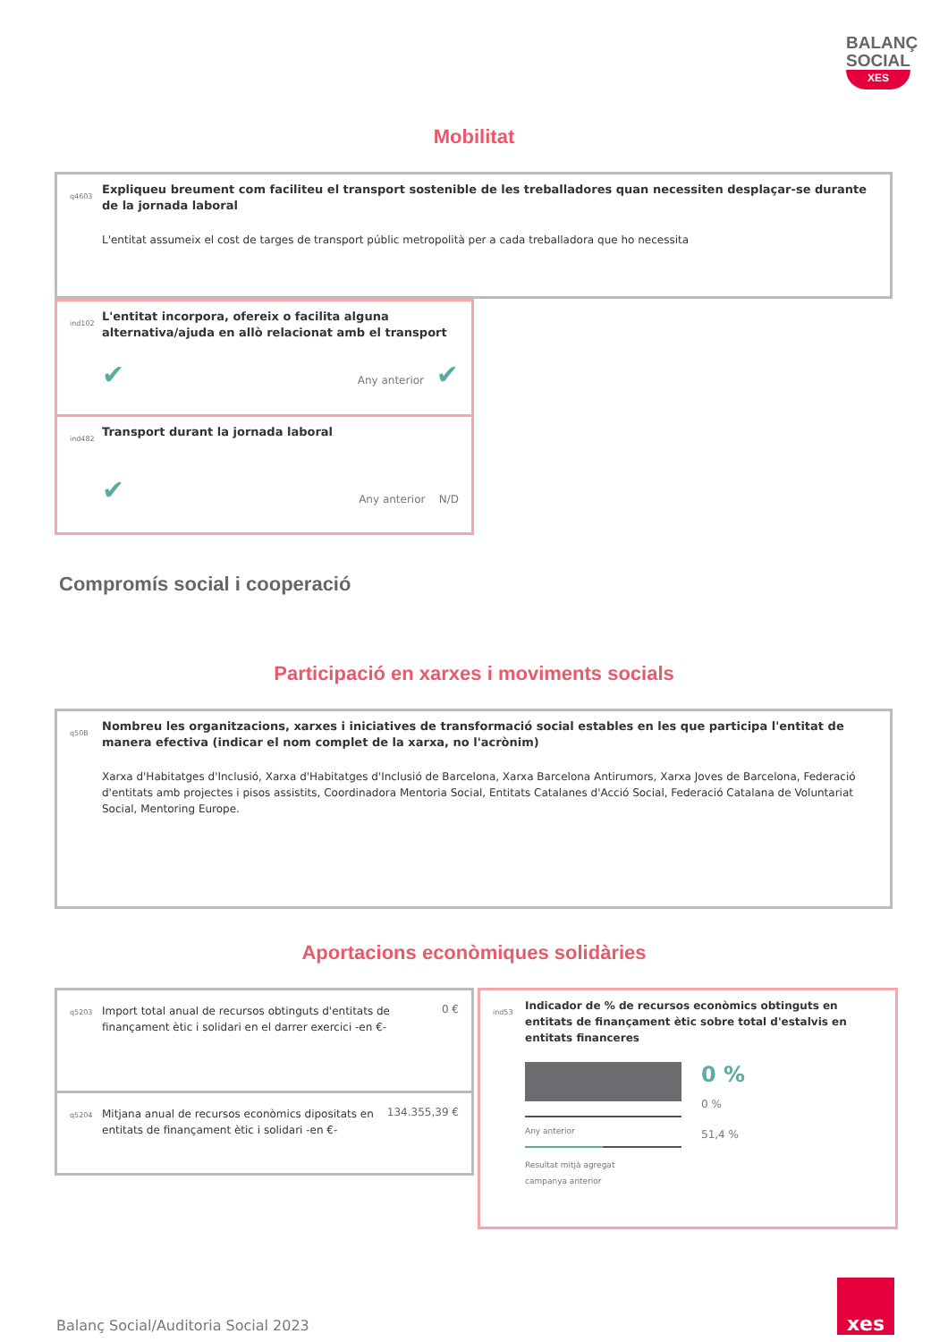BALANÇ
SOCIAL
XES
Mobilitat
q4603
Expliqueu breument com faciliteu el transport sostenible de les treballadores quan necessiten desplaçar-se durante de la jornada laboral
L'entitat assumeix el cost de targes de transport públic metropolità per a cada treballadora que ho necessita
ind102
L'entitat incorpora, ofereix o facilita alguna alternativa/ajuda en allò relacionat amb el transport
✔ Any anterior ✔
ind482
Transport durant la jornada laboral
✔ Any anterior N/D
Compromís social i cooperació
Participació en xarxes i moviments socials
q50B
Nombreu les organitzacions, xarxes i iniciatives de transformació social estables en les que participa l'entitat de manera efectiva (indicar el nom complet de la xarxa, no l'acrònim)
Xarxa d'Habitatges d'Inclusió, Xarxa d'Habitatges d'Inclusió de Barcelona, Xarxa Barcelona Antirumors, Xarxa Joves de Barcelona, Federació d'entitats amb projectes i pisos assistits, Coordinadora Mentoria Social, Entitats Catalanes d'Acció Social, Federació Catalana de Voluntariat Social, Mentoring Europe.
Aportacions econòmiques solidàries
q5203
Import total anual de recursos obtinguts d'entitats de finançament ètic i solidari en el darrer exercici -en €-
0 €
q5204
Mitjana anual de recursos econòmics dipositats en entitats de finançament ètic i solidari -en €-
134.355,39 €
ind53
Indicador de % de recursos econòmics obtinguts en entitats de finançament ètic sobre total d'estalvis en entitats financeres
Any anterior
Resultat mitjà agregat
campanya anterior
0 %
0 %
51,4 %
Balanç Social/Auditoria Social 2023
xes